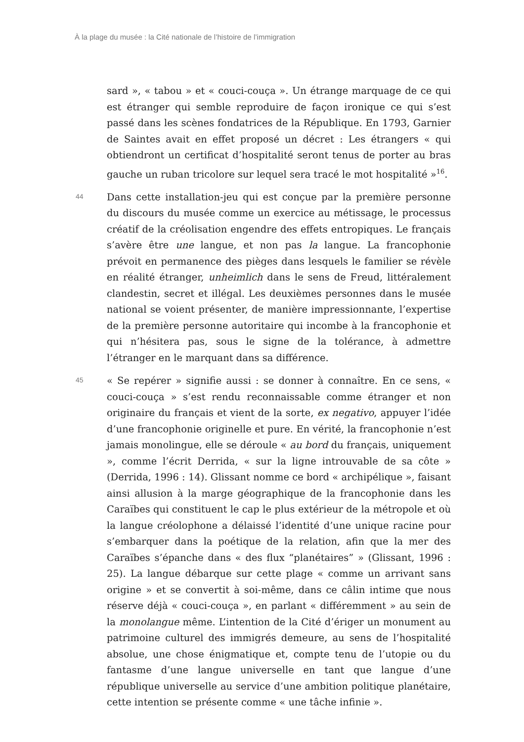À la plage du musée : la Cité nationale de l’histoire de l’immigration
sard », « tabou » et « couci-couça ». Un étrange marquage de ce qui est étranger qui semble reproduire de façon ironique ce qui s’est passé dans les scènes fondatrices de la République. En 1793, Garnier de Saintes avait en effet proposé un décret : Les étrangers « qui obtiendront un certificat d’hospitalité seront tenus de porter au bras gauche un ruban tricolore sur lequel sera tracé le mot hospitalité »<sup>16</sup>.
44
Dans cette installation-jeu qui est conçue par la première personne du discours du musée comme un exercice au métissage, le processus créatif de la créolisation engendre des effets entropiques. Le français s’avère être une langue, et non pas la langue. La francophonie prévoit en permanence des pièges dans lesquels le familier se révèle en réalité étranger, unheimlich dans le sens de Freud, littéralement clandestin, secret et illégal. Les deuxièmes personnes dans le musée national se voient présenter, de manière impressionnante, l’expertise de la première personne autoritaire qui incombe à la francophonie et qui n’hésitera pas, sous le signe de la tolérance, à admettre l’étranger en le marquant dans sa différence.
45
« Se repérer » signifie aussi : se donner à connaître. En ce sens, « couci-couça » s’est rendu reconnaissable comme étranger et non originaire du français et vient de la sorte, ex negativo, appuyer l’idée d’une francophonie originelle et pure. En vérité, la francophonie n’est jamais monolingue, elle se déroule « au bord du français, uniquement », comme l’écrit Derrida, « sur la ligne introuvable de sa côte » (Derrida, 1996 : 14). Glissant nomme ce bord « archipélique », faisant ainsi allusion à la marge géographique de la francophonie dans les Caraïbes qui constituent le cap le plus extérieur de la métropole et où la langue créolophone a délaissé l’identité d’une unique racine pour s’embarquer dans la poétique de la relation, afin que la mer des Caraïbes s’épanche dans « des flux “planétaires” » (Glissant, 1996 : 25). La langue débarque sur cette plage « comme un arrivant sans origine » et se convertit à soi-même, dans ce câlin intime que nous réserve déjà « couci-couça », en parlant « différemment » au sein de la monolangue même. L’intention de la Cité d’ériger un monument au patrimoine culturel des immigrés demeure, au sens de l’hospitalité absolue, une chose énigmatique et, compte tenu de l’utopie ou du fantasme d’une langue universelle en tant que langue d’une république universelle au service d’une ambition politique planétaire, cette intention se présente comme « une tâche infinie ».